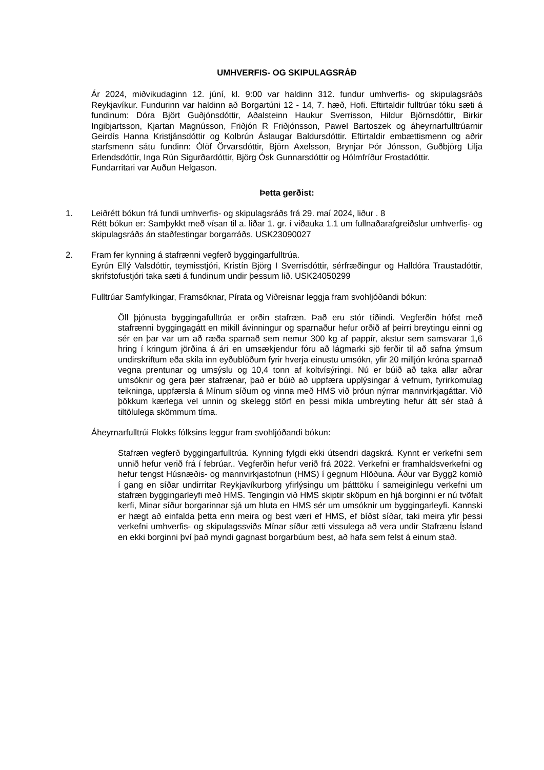UMHVERFIS- OG SKIPULAGSRÁÐ
Ár 2024, miðvikudaginn 12. júní, kl. 9:00 var haldinn 312. fundur umhverfis- og skipulagsráðs Reykjavíkur. Fundurinn var haldinn að Borgartúni 12 - 14, 7. hæð, Hofi. Eftirtaldir fulltrúar tóku sæti á fundinum: Dóra Björt Guðjónsdóttir, Aðalsteinn Haukur Sverrisson, Hildur Björnsdóttir, Birkir Ingibjartsson, Kjartan Magnússon, Friðjón R Friðjónsson, Pawel Bartoszek og áheyrnarfulltrúarnir Geirdís Hanna Kristjánsdóttir og Kolbrún Áslaugar Baldursdóttir. Eftirtaldir embættismenn og aðrir starfsmenn sátu fundinn: Ólöf Örvarsdóttir, Björn Axelsson, Brynjar Þór Jónsson, Guðbjörg Lilja Erlendsdóttir, Inga Rún Sigurðardóttir, Björg Ósk Gunnarsdóttir og Hólmfríður Frostadóttir.
Fundarritari var Auðun Helgason.
Þetta gerðist:
1. Leiðrétt bókun frá fundi umhverfis- og skipulagsráðs frá 29. maí 2024, liður . 8
Rétt bókun er: Samþykkt með vísan til a. liðar 1. gr. í viðauka 1.1 um fullnaðarafgreiðslur umhverfis- og skipulagsráðs án staðfestingar borgarráðs. USK23090027
2. Fram fer kynning á stafrænni vegferð byggingarfulltrúa.
Eyrún Ellý Valsdóttir, teymisstjóri, Kristín Björg I Sverrisdóttir, sérfræðingur og Halldóra Traustadóttir, skrifstofustjóri taka sæti á fundinum undir þessum lið. USK24050299
Fulltrúar Samfylkingar, Framsóknar, Pírata og Viðreisnar leggja fram svohljóðandi bókun:
Öll þjónusta byggingafulltrúa er orðin stafræn. Það eru stór tíðindi. Vegferðin hófst með stafrænni byggingagátt en mikill ávinningur og sparnaður hefur orðið af þeirri breytingu einni og sér en þar var um að ræða sparnað sem nemur 300 kg af pappír, akstur sem samsvarar 1,6 hring í kringum jörðina á ári en umsækjendur fóru að lágmarki sjö ferðir til að safna ýmsum undirskriftum eða skila inn eyðublöðum fyrir hverja einustu umsókn, yfir 20 milljón króna sparnað vegna prentunar og umsýslu og 10,4 tonn af koltvísýringi. Nú er búið að taka allar aðrar umsóknir og gera þær stafrænar, það er búið að uppfæra upplýsingar á vefnum, fyrirkomulag teikninga, uppfærsla á Mínum síðum og vinna með HMS við þróun nýrrar mannvirkjagáttar. Við þökkum kærlega vel unnin og skelegg störf en þessi mikla umbreyting hefur átt sér stað á tiltölulega skömmum tíma.
Áheyrnarfulltrúi Flokks fólksins leggur fram svohljóðandi bókun:
Stafræn vegferð byggingarfulltrúa. Kynning fylgdi ekki útsendri dagskrá. Kynnt er verkefni sem unnið hefur verið frá í febrúar.. Vegferðin hefur verið frá 2022. Verkefni er framhaldsverkefni og hefur tengst Húsnæðis- og mannvirkjastofnun (HMS) í gegnum Hlöðuna. Áður var Bygg2 komið í gang en síðar undirritar Reykjavíkurborg yfirlýsingu um þátttöku í sameiginlegu verkefni um stafræn byggingarleyfi með HMS. Tengingin við HMS skiptir sköpum en hjá borginni er nú tvöfalt kerfi, Minar síður borgarinnar sjá um hluta en HMS sér um umsóknir um byggingarleyfi. Kannski er hægt að einfalda þetta enn meira og best væri ef HMS, ef bíðst síðar, taki meira yfir þessi verkefni umhverfis- og skipulagssviðs Mínar síður ætti vissulega að vera undir Stafrænu Ísland en ekki borginni því það myndi gagnast borgarbúum best, að hafa sem felst á einum stað.